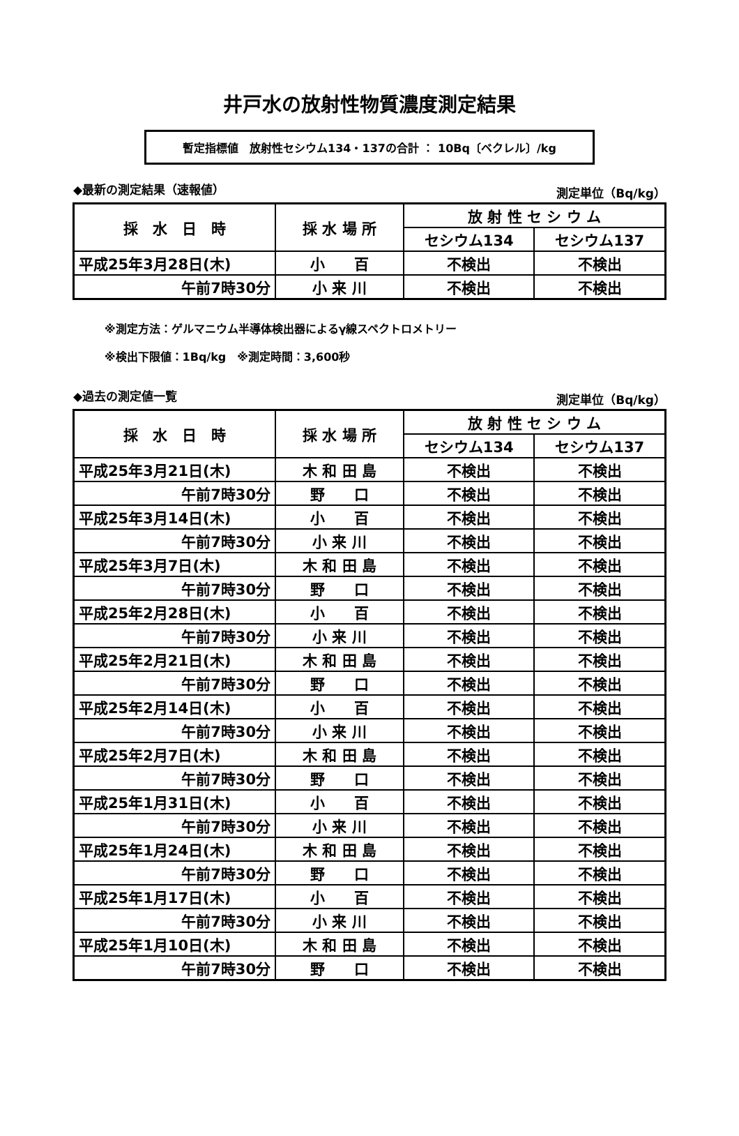井戸水の放射性物質濃度測定結果
暫定指標値　放射性セシウム134・137の合計 ： 10Bq〔ベクレル〕/kg
◆最新の測定結果（速報値） 測定単位（Bq/kg）
| 採 水 日 時 | 採 水 場 所 | 放 射 性 セ シ ウ ム | |
| --- | --- | --- | --- |
| | | セシウム134 | セシウム137 |
| 平成25年3月28日(木) | 小 百 | 不検出 | 不検出 |
| 午前7時30分 | 小 来 川 | 不検出 | 不検出 |
※測定方法：ゲルマニウム半導体検出器によるγ線スペクトロメトリー
※検出下限値：1Bq/kg　※測定時間：3,600秒
◆過去の測定値一覧 測定単位（Bq/kg）
| 採 水 日 時 | 採 水 場 所 | 放 射 性 セ シ ウ ム | |
| --- | --- | --- | --- |
| | | セシウム134 | セシウム137 |
| 平成25年3月21日(木) | 木 和 田 島 | 不検出 | 不検出 |
| 午前7時30分 | 野 口 | 不検出 | 不検出 |
| 平成25年3月14日(木) | 小 百 | 不検出 | 不検出 |
| 午前7時30分 | 小 来 川 | 不検出 | 不検出 |
| 平成25年3月7日(木) | 木 和 田 島 | 不検出 | 不検出 |
| 午前7時30分 | 野 口 | 不検出 | 不検出 |
| 平成25年2月28日(木) | 小 百 | 不検出 | 不検出 |
| 午前7時30分 | 小 来 川 | 不検出 | 不検出 |
| 平成25年2月21日(木) | 木 和 田 島 | 不検出 | 不検出 |
| 午前7時30分 | 野 口 | 不検出 | 不検出 |
| 平成25年2月14日(木) | 小 百 | 不検出 | 不検出 |
| 午前7時30分 | 小 来 川 | 不検出 | 不検出 |
| 平成25年2月7日(木) | 木 和 田 島 | 不検出 | 不検出 |
| 午前7時30分 | 野 口 | 不検出 | 不検出 |
| 平成25年1月31日(木) | 小 百 | 不検出 | 不検出 |
| 午前7時30分 | 小 来 川 | 不検出 | 不検出 |
| 平成25年1月24日(木) | 木 和 田 島 | 不検出 | 不検出 |
| 午前7時30分 | 野 口 | 不検出 | 不検出 |
| 平成25年1月17日(木) | 小 百 | 不検出 | 不検出 |
| 午前7時30分 | 小 来 川 | 不検出 | 不検出 |
| 平成25年1月10日(木) | 木 和 田 島 | 不検出 | 不検出 |
| 午前7時30分 | 野 口 | 不検出 | 不検出 |